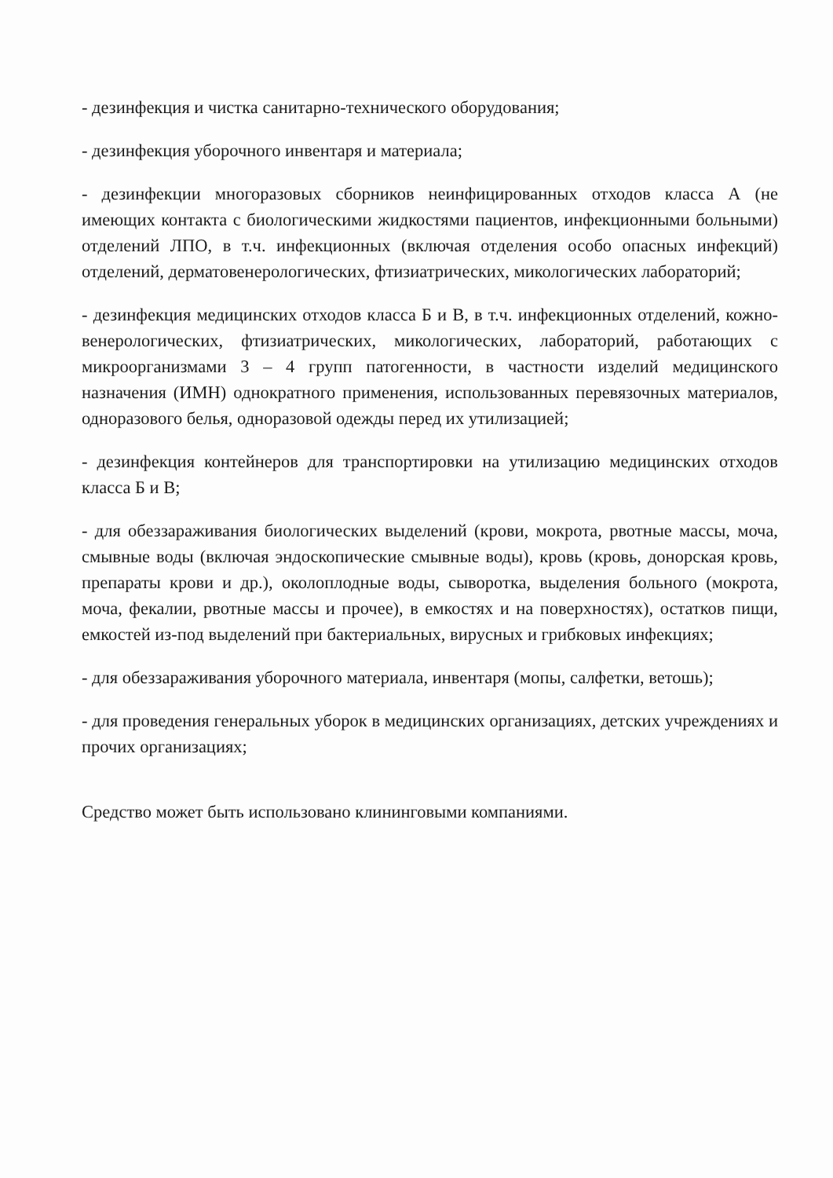- дезинфекция и чистка санитарно-технического оборудования;
- дезинфекция уборочного инвентаря и материала;
- дезинфекции многоразовых сборников неинфицированных отходов класса А (не имеющих контакта с биологическими жидкостями пациентов, инфекционными больными) отделений ЛПО, в т.ч. инфекционных (включая отделения особо опасных инфекций) отделений, дерматовенерологических, фтизиатрических, микологических лабораторий;
- дезинфекция медицинских отходов класса Б и В, в т.ч. инфекционных отделений, кожно-венерологических, фтизиатрических, микологических, лабораторий, работающих с микроорганизмами 3 – 4 групп патогенности, в частности изделий медицинского назначения (ИМН) однократного применения, использованных перевязочных материалов, одноразового белья, одноразовой одежды перед их утилизацией;
- дезинфекция контейнеров для транспортировки на утилизацию медицинских отходов класса Б и В;
- для обеззараживания биологических выделений (крови, мокрота, рвотные массы, моча, смывные воды (включая эндоскопические смывные воды), кровь (кровь, донорская кровь, препараты крови и др.), околоплодные воды, сыворотка, выделения больного (мокрота, моча, фекалии, рвотные массы и прочее), в емкостях и на поверхностях), остатков пищи, емкостей из-под выделений при бактериальных, вирусных и грибковых инфекциях;
- для обеззараживания уборочного материала, инвентаря (мопы, салфетки, ветошь);
- для проведения генеральных уборок в медицинских организациях, детских учреждениях и прочих организациях;
Средство может быть использовано клининговыми компаниями.